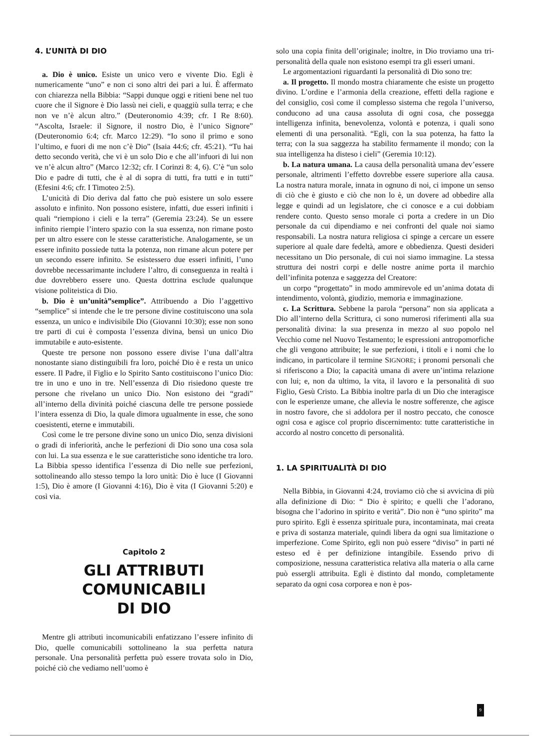4. L’UNITÀ DI DIO
a. Dio è unico. Esiste un unico vero e vivente Dio. Egli è numericamente “uno” e non ci sono altri dei pari a lui. È affermato con chiarezza nella Bibbia: “Sappi dunque oggi e ritieni bene nel tuo cuore che il Signore è Dio lassù nei cieli, e quaggiù sulla terra; e che non ve n’è alcun altro.” (Deuteronomio 4:39; cfr. I Re 8:60). “Ascolta, Israele: il Signore, il nostro Dio, è l’unico Signore” (Deuteronomio 6:4; cfr. Marco 12:29). “Io sono il primo e sono l’ultimo, e fuori di me non c’è Dio” (Isaia 44:6; cfr. 45:21). “Tu hai detto secondo verità, che vi è un solo Dio e che all’infuori di lui non ve n’è alcun altro” (Marco 12:32; cfr. I Corinzi 8: 4, 6). C’è “un solo Dio e padre di tutti, che è al di sopra di tutti, fra tutti e in tutti” (Efesini 4:6; cfr. I Timoteo 2:5).
L’unicità di Dio deriva dal fatto che può esistere un solo essere assoluto e infinito. Non possono esistere, infatti, due esseri infiniti i quali “riempiono i cieli e la terra” (Geremia 23:24). Se un essere infinito riempie l’intero spazio con la sua essenza, non rimane posto per un altro essere con le stesse caratteristiche. Analogamente, se un essere infinito possiede tutta la potenza, non rimane alcun potere per un secondo essere infinito. Se esistessero due esseri infiniti, l’uno dovrebbe necessarimante includere l’altro, di conseguenza in realtà i due dovrebbero essere uno. Questa dottrina esclude qualunque visione politeistica di Dio.
b. Dio è un’unità”semplice”. Attribuendo a Dio l’aggettivo “semplice” si intende che le tre persone divine costituiscono una sola essenza, un unico e indivisibile Dio (Giovanni 10:30); esse non sono tre parti di cui è composta l’essenza divina, bensì un unico Dio immutabile e auto-esistente.
Queste tre persone non possono essere divise l’una dall’altra nonostante siano distinguibili fra loro, poiché Dio è e resta un unico essere. Il Padre, il Figlio e lo Spirito Santo costituiscono l’unico Dio: tre in uno e uno in tre. Nell’essenza di Dio risiedono queste tre persone che rivelano un unico Dio. Non esistono dei “gradi” all’interno della divinità poiché ciascuna delle tre persone possiede l’intera essenza di Dio, la quale dimora ugualmente in esse, che sono coesistenti, eterne e immutabili.
Così come le tre persone divine sono un unico Dio, senza divisioni o gradi di inferiorità, anche le perfezioni di Dio sono una cosa sola con lui. La sua essenza e le sue caratteristiche sono identiche tra loro. La Bibbia spesso identifica l’essenza di Dio nelle sue perfezioni, sottolineando allo stesso tempo la loro unità: Dio è luce (I Giovanni 1:5), Dio è amore (I Giovanni 4:16), Dio è vita (I Giovanni 5:20) e così via.
Capitolo 2
GLI ATTRIBUTI COMUNICABILI
DI DIO
Mentre gli attributi incomunicabili enfatizzano l’essere infinito di Dio, quelle comunicabili sottolineano la sua perfetta natura personale. Una personalità perfetta può essere trovata solo in Dio, poiché ciò che vediamo nell’uomo è
solo una copia finita dell’originale; inoltre, in Dio troviamo una tri-personalità della quale non esistono esempi tra gli esseri umani.
Le argomentazioni riguardanti la personalità di Dio sono tre:
a. Il progetto. Il mondo mostra chiaramente che esiste un progetto divino. L’ordine e l’armonia della creazione, effetti della ragione e del consiglio, così come il complesso sistema che regola l’universo, conducono ad una causa assoluta di ogni cosa, che possegga intelligenza infinita, benevolenza, volontà e potenza, i quali sono elementi di una personalità. “Egli, con la sua potenza, ha fatto la terra; con la sua saggezza ha stabilito fermamente il mondo; con la sua intelligenza ha disteso i cieli” (Geremia 10:12).
b. La natura umana. La causa della personalità umana dev’essere personale, altrimenti l’effetto dovrebbe essere superiore alla causa. La nostra natura morale, innata in ognuno di noi, ci impone un senso di ciò che è giusto e ciò che non lo è, un dovere ad obbedire alla legge e quindi ad un legislatore, che ci conosce e a cui dobbiam rendere conto. Questo senso morale ci porta a credere in un Dio personale da cui dipendiamo e nei confronti del quale noi siamo responsabili. La nostra natura religiosa ci spinge a cercare un essere superiore al quale dare fedeltà, amore e obbedienza. Questi desideri necessitano un Dio personale, di cui noi siamo immagine. La stessa struttura dei nostri corpi e delle nostre anime porta il marchio dell’infinita potenza e saggezza del Creatore:
un corpo “progettato” in modo ammirevole ed un’anima dotata di intendimento, volontà, giudizio, memoria e immaginazione.
c. La Scrittura. Sebbene la parola “persona” non sia applicata a Dio all’interno della Scrittura, ci sono numerosi riferimenti alla sua personalità divina: la sua presenza in mezzo al suo popolo nel Vecchio come nel Nuovo Testamento; le espressioni antropomorfiche che gli vengono attribuite; le sue perfezioni, i titoli e i nomi che lo indicano, in particolare il termine SIGNORE; i pronomi personali che si riferiscono a Dio; la capacità umana di avere un’intima relazione con lui; e, non da ultimo, la vita, il lavoro e la personalità di suo Figlio, Gesù Cristo. La Bibbia inoltre parla di un Dio che interagisce con le esperienze umane, che allevia le nostre sofferenze, che agisce in nostro favore, che si addolora per il nostro peccato, che conosce ogni cosa e agisce col proprio discernimento: tutte caratteristiche in accordo al nostro concetto di personalità.
1. LA SPIRITUALITÀ DI DIO
Nella Bibbia, in Giovanni 4:24, troviamo ciò che si avvicina di più alla definizione di Dio: “ Dio è spirito; e quelli che l’adorano, bisogna che l’adorino in spirito e verità”. Dio non è “uno spirito” ma puro spirito. Egli è essenza spirituale pura, incontaminata, mai creata e priva di sostanza materiale, quindi libera da ogni sua limitazione o imperfezione. Come Spirito, egli non può essere “diviso” in parti né esteso ed è per definizione intangibile. Essendo privo di composizione, nessuna caratteristica relativa alla materia o alla carne può essergli attribuita. Egli è distinto dal mondo, completamente separato da ogni cosa corporea e non è pos-
9